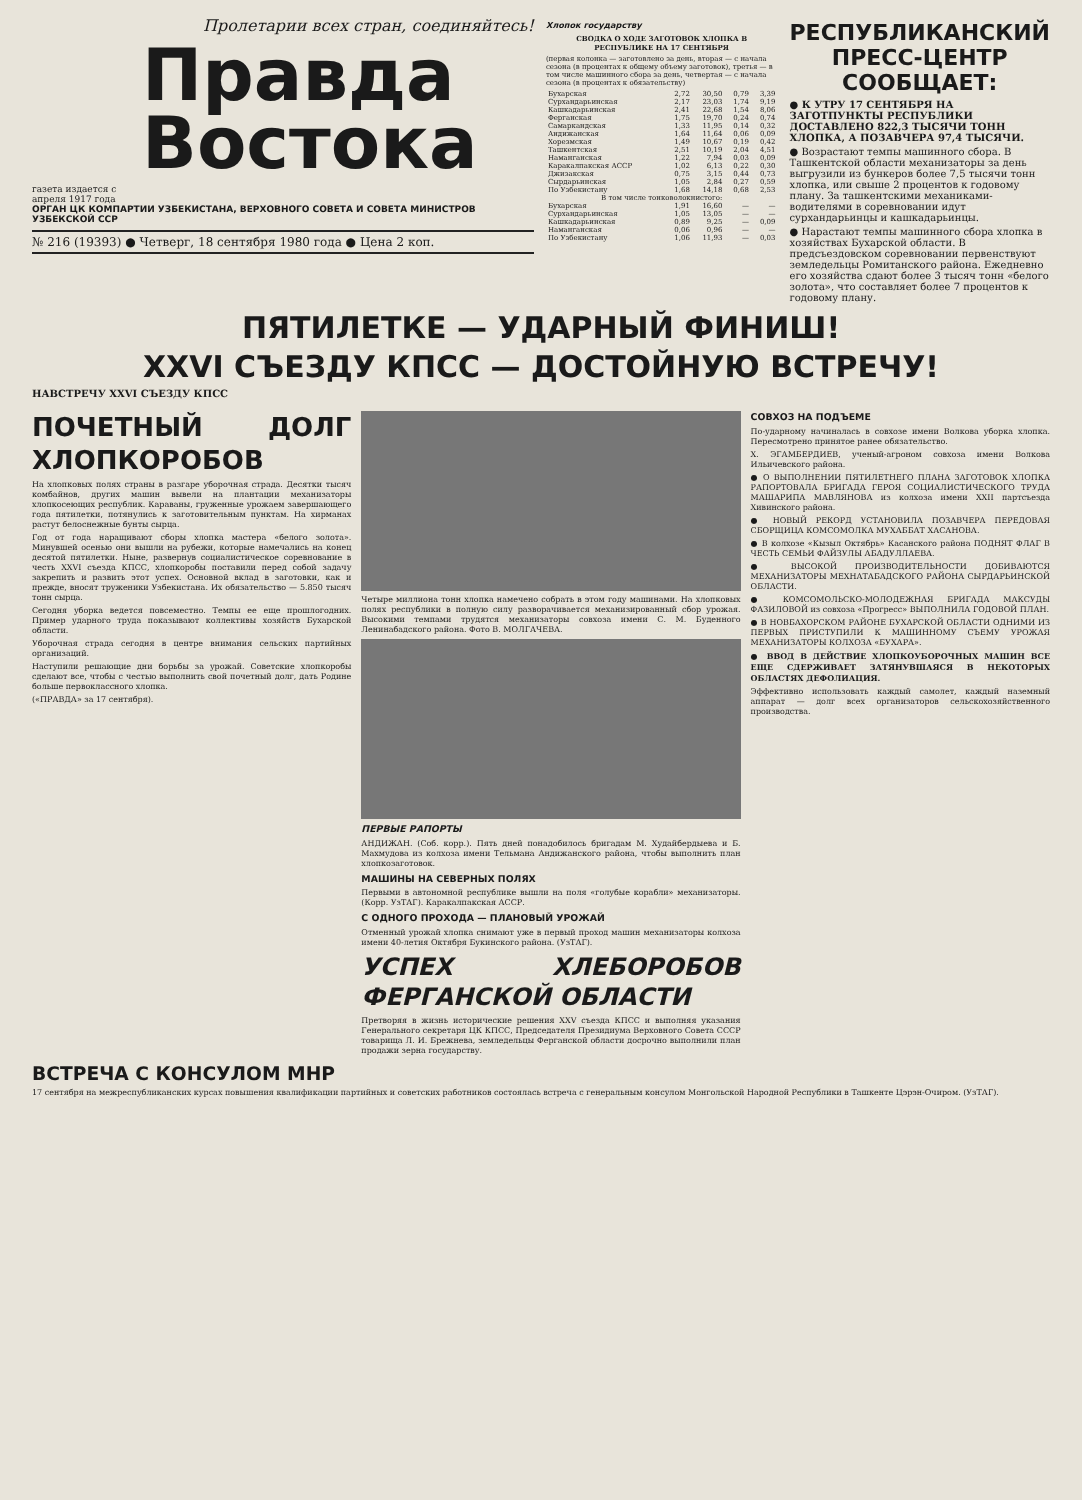Пролетарии всех стран, соединяйтесь!
Правда
Востока
газета издается с апреля 1917 года
ОРГАН ЦК КОМПАРТИИ УЗБЕКИСТАНА, ВЕРХОВНОГО СОВЕТА И СОВЕТА МИНИСТРОВ УЗБЕКСКОЙ ССР
№ 216 (19393) ● Четверг, 18 сентября 1980 года ● Цена 2 коп.
Хлопок государству
СВОДКА О ХОДЕ ЗАГОТОВОК ХЛОПКА В РЕСПУБЛИКЕ НА 17 СЕНТЯБРЯ
(первая колонка — заготовлено за день, вторая — с начала сезона (в процентах к общему объему заготовок), третья — в том числе машинного сбора за день, четвертая — с начала сезона (в процентах к обязательству)
| Бухарская | 2,72 | 30,50 | 0,79 | 3,39 |
| Сурхандарьинская | 2,17 | 23,03 | 1,74 | 9,19 |
| Кашкадарьинская | 2,41 | 22,68 | 1,54 | 8,06 |
| Ферганская | 1,75 | 19,70 | 0,24 | 0,74 |
| Самаркандская | 1,33 | 11,95 | 0,14 | 0,32 |
| Андижанская | 1,64 | 11,64 | 0,06 | 0,09 |
| Хорезмская | 1,49 | 10,67 | 0,19 | 0,42 |
| Ташкентская | 2,51 | 10,19 | 2,04 | 4,51 |
| Наманганская | 1,22 | 7,94 | 0,03 | 0,09 |
| Каракалпакская АССР | 1,02 | 6,13 | 0,22 | 0,30 |
| Джизакская | 0,75 | 3,15 | 0,44 | 0,73 |
| Сырдарьинская | 1,05 | 2,84 | 0,27 | 0,59 |
| По Узбекистану | 1,68 | 14,18 | 0,68 | 2,53 |
| В том числе тонковолокнистого: | | | | |
| Бухарская | 1,91 | 16,60 | — | — |
| Сурхандарьинская | 1,05 | 13,05 | — | — |
| Кашкадарьинская | 0,89 | 9,25 | — | 0,09 |
| Наманганская | 0,06 | 0,96 | — | — |
| По Узбекистану | 1,06 | 11,93 | — | 0,03 |
РЕСПУБЛИКАНСКИЙ ПРЕСС-ЦЕНТР СООБЩАЕТ:
● К УТРУ 17 СЕНТЯБРЯ НА ЗАГОТПУНКТЫ РЕСПУБЛИКИ ДОСТАВЛЕНО 822,3 ТЫСЯЧИ ТОНН ХЛОПКА, А ПОЗАВЧЕРА 97,4 ТЫСЯЧИ.
● Возрастают темпы машинного сбора. В Ташкентской области механизаторы за день выгрузили из бункеров более 7,5 тысячи тонн хлопка, или свыше 2 процентов к годовому плану. За ташкентскими механиками-водителями в соревновании идут сурхандарьинцы и кашкадарьинцы.
● Нарастают темпы машинного сбора хлопка в хозяйствах Бухарской области. В предсъездовском соревновании первенствуют земледельцы Ромитанского района. Ежедневно его хозяйства сдают более 3 тысяч тонн «белого золота», что составляет более 7 процентов к годовому плану.
ПЯТИЛЕТКЕ — УДАРНЫЙ ФИНИШ!
XXVI СЪЕЗДУ КПСС — ДОСТОЙНУЮ ВСТРЕЧУ!
НАВСТРЕЧУ XXVI СЪЕЗДУ КПСС
ПОЧЕТНЫЙ ДОЛГ ХЛОПКОРОБОВ
На хлопковых полях страны в разгаре уборочная страда. Десятки тысяч комбайнов, других машин вывели на плантации механизаторы хлопкосеющих республик. Караваны, груженные урожаем завершающего года пятилетки, потянулись к заготовительным пунктам. На хирманах растут белоснежные бунты сырца.
Год от года наращивают сборы хлопка мастера «белого золота». Минувшей осенью они вышли на рубежи, которые намечались на конец десятой пятилетки. Ныне, развернув социалистическое соревнование в честь XXVI съезда КПСС, хлопкоробы поставили перед собой задачу закрепить и развить этот успех. Основной вклад в заготовки, как и прежде, вносят труженики Узбекистана. Их обязательство — 5.850 тысяч тонн сырца.
Сегодня уборка ведется повсеместно. Темпы ее еще прошлогодних. Пример ударного труда показывают коллективы хозяйств Бухарской области.
Уборочная страда сегодня в центре внимания сельских партийных организаций.
Наступили решающие дни борьбы за урожай. Советские хлопкоробы сделают все, чтобы с честью выполнить свой почетный долг, дать Родине больше первоклассного хлопка.
(«ПРАВДА» за 17 сентября).
Четыре миллиона тонн хлопка намечено собрать в этом году машинами. На хлопковых полях республики в полную силу разворачивается механизированный сбор урожая. Высокими темпами трудятся механизаторы совхоза имени С. М. Буденного Ленинабадского района. Фото В. МОЛГАЧЕВА.
ПЕРВЫЕ РАПОРТЫ
АНДИЖАН. (Соб. корр.). Пять дней понадобилось бригадам М. Худайбердыева и Б. Махмудова из колхоза имени Тельмана Андижанского района, чтобы выполнить план хлопкозаготовок.
МАШИНЫ НА СЕВЕРНЫХ ПОЛЯХ
Первыми в автономной республике вышли на поля «голубые корабли» механизаторы. (Корр. УзТАГ). Каракалпакская АССР.
С ОДНОГО ПРОХОДА — ПЛАНОВЫЙ УРОЖАЙ
Отменный урожай хлопка снимают уже в первый проход машин механизаторы колхоза имени 40-летия Октября Букинского района. (УзТАГ).
УСПЕХ ХЛЕБОРОБОВ ФЕРГАНСКОЙ ОБЛАСТИ
Претворяя в жизнь исторические решения XXV съезда КПСС и выполняя указания Генерального секретаря ЦК КПСС, Председателя Президиума Верховного Совета СССР товарища Л. И. Брежнева, земледельцы Ферганской области досрочно выполнили план продажи зерна государству.
СОВХОЗ НА ПОДЪЕМЕ
По-ударному начиналась в совхозе имени Волкова уборка хлопка. Пересмотрено принятое ранее обязательство.
Х. ЭГАМБЕРДИЕВ, ученый-агроном совхоза имени Волкова Ильичевского района.
● О ВЫПОЛНЕНИИ ПЯТИЛЕТНЕГО ПЛАНА ЗАГОТОВОК ХЛОПКА РАПОРТОВАЛА БРИГАДА ГЕРОЯ СОЦИАЛИСТИЧЕСКОГО ТРУДА МАШАРИПА МАВЛЯНОВА из колхоза имени XXII партсъезда Хивинского района.
● НОВЫЙ РЕКОРД УСТАНОВИЛА ПОЗАВЧЕРА ПЕРЕДОВАЯ СБОРЩИЦА КОМСОМОЛКА МУХАББАТ ХАСАНОВА.
● В колхозе «Кызыл Октябрь» Касанского района ПОДНЯТ ФЛАГ В ЧЕСТЬ СЕМЬИ ФАЙЗУЛЫ АБАДУЛЛАЕВА.
● ВЫСОКОЙ ПРОИЗВОДИТЕЛЬНОСТИ ДОБИВАЮТСЯ МЕХАНИЗАТОРЫ МЕХНАТАБАДСКОГО РАЙОНА СЫРДАРЬИНСКОЙ ОБЛАСТИ.
● КОМСОМОЛЬСКО-МОЛОДЕЖНАЯ БРИГАДА МАКСУДЫ ФАЗИЛОВОЙ из совхоза «Прогресс» ВЫПОЛНИЛА ГОДОВОЙ ПЛАН.
● В НОВБАХОРСКОМ РАЙОНЕ БУХАРСКОЙ ОБЛАСТИ ОДНИМИ ИЗ ПЕРВЫХ ПРИСТУПИЛИ К МАШИННОМУ СЪЕМУ УРОЖАЯ МЕХАНИЗАТОРЫ КОЛХОЗА «БУХАРА».
● ВВОД В ДЕЙСТВИЕ ХЛОПКОУБОРОЧНЫХ МАШИН ВСЕ ЕЩЕ СДЕРЖИВАЕТ ЗАТЯНУВШАЯСЯ В НЕКОТОРЫХ ОБЛАСТЯХ ДЕФОЛИАЦИЯ.
Эффективно использовать каждый самолет, каждый наземный аппарат — долг всех организаторов сельскохозяйственного производства.
ВСТРЕЧА С КОНСУЛОМ МНР
17 сентября на межреспубликанских курсах повышения квалификации партийных и советских работников состоялась встреча с генеральным консулом Монгольской Народной Республики в Ташкенте Цэрэн-Очиром. (УзТАГ).